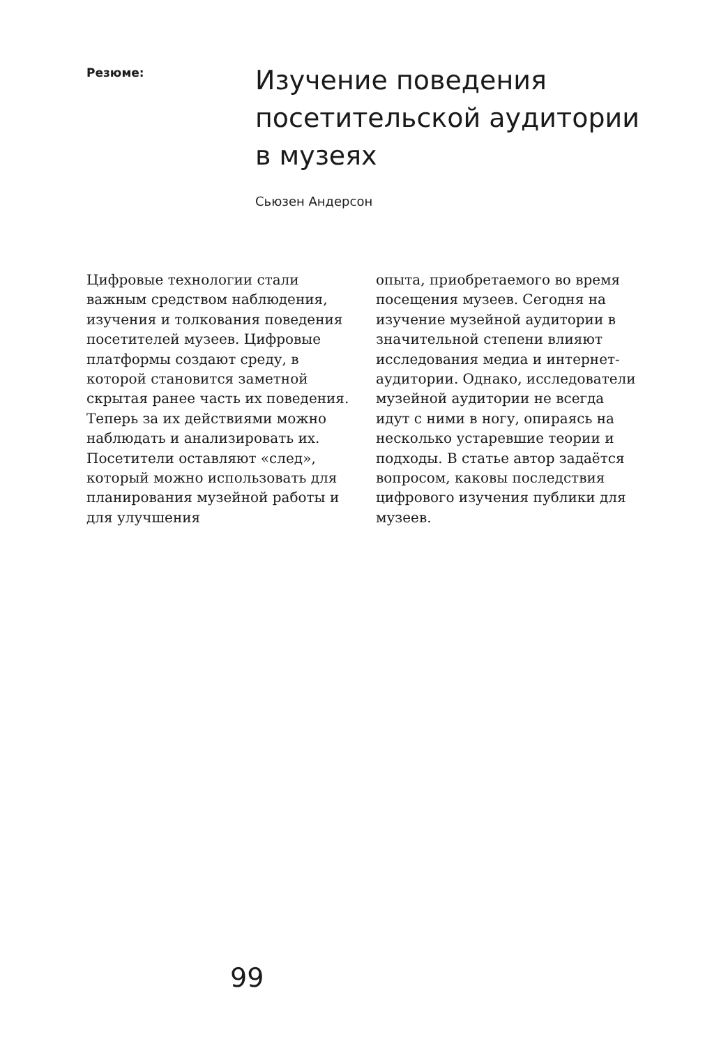Резюме:
Изучение поведения
посетительской аудитории
в музеях
Сьюзен Андерсон
Цифровые технологии стали важным средством наблюдения, изучения и толкования поведения посетителей музеев. Цифровые платформы создают среду, в которой становится заметной скрытая ранее часть их поведения. Теперь за их действиями можно наблюдать и анализировать их. Посетители оставляют «след», который можно использовать для планирования музейной работы и для улучшения
опыта, приобретаемого во время посещения музеев. Сегодня на изучение музейной аудитории в значительной степени влияют исследования медиа и интернет-аудитории. Однако, исследователи музейной аудитории не всегда идут с ними в ногу, опираясь на несколько устаревшие теории и подходы. В статье автор задаётся вопросом, каковы последствия цифрового изучения публики для музеев.
99